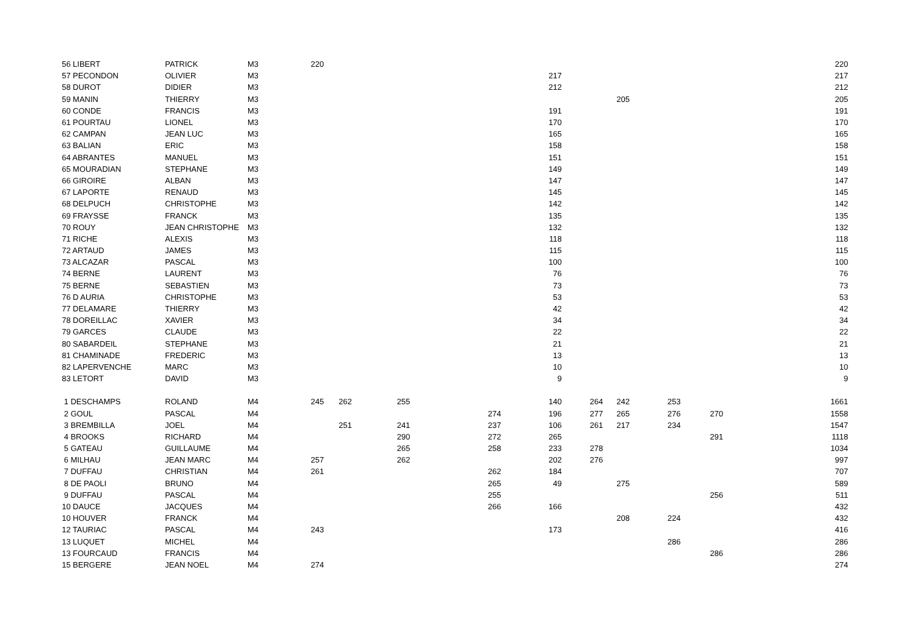| 56 LIBERT | PATRICK | M3 | 220 | | | | | | | | | | 220 |
| 57 PECONDON | OLIVIER | M3 | | | | | 217 | | | | | | 217 |
| 58 DUROT | DIDIER | M3 | | | | | 212 | | | | | | 212 |
| 59 MANIN | THIERRY | M3 | | | | | | | 205 | | | | 205 |
| 60 CONDE | FRANCIS | M3 | | | | | 191 | | | | | | 191 |
| 61 POURTAU | LIONEL | M3 | | | | | 170 | | | | | | 170 |
| 62 CAMPAN | JEAN LUC | M3 | | | | | 165 | | | | | | 165 |
| 63 BALIAN | ERIC | M3 | | | | | 158 | | | | | | 158 |
| 64 ABRANTES | MANUEL | M3 | | | | | 151 | | | | | | 151 |
| 65 MOURADIAN | STEPHANE | M3 | | | | | 149 | | | | | | 149 |
| 66 GIROIRE | ALBAN | M3 | | | | | 147 | | | | | | 147 |
| 67 LAPORTE | RENAUD | M3 | | | | | 145 | | | | | | 145 |
| 68 DELPUCH | CHRISTOPHE | M3 | | | | | 142 | | | | | | 142 |
| 69 FRAYSSE | FRANCK | M3 | | | | | 135 | | | | | | 135 |
| 70 ROUY | JEAN CHRISTOPHE | M3 | | | | | 132 | | | | | | 132 |
| 71 RICHE | ALEXIS | M3 | | | | | 118 | | | | | | 118 |
| 72 ARTAUD | JAMES | M3 | | | | | 115 | | | | | | 115 |
| 73 ALCAZAR | PASCAL | M3 | | | | | 100 | | | | | | 100 |
| 74 BERNE | LAURENT | M3 | | | | | 76 | | | | | | 76 |
| 75 BERNE | SEBASTIEN | M3 | | | | | 73 | | | | | | 73 |
| 76 D AURIA | CHRISTOPHE | M3 | | | | | 53 | | | | | | 53 |
| 77 DELAMARE | THIERRY | M3 | | | | | 42 | | | | | | 42 |
| 78 DOREILLAC | XAVIER | M3 | | | | | 34 | | | | | | 34 |
| 79 GARCES | CLAUDE | M3 | | | | | 22 | | | | | | 22 |
| 80 SABARDEIL | STEPHANE | M3 | | | | | 21 | | | | | | 21 |
| 81 CHAMINADE | FREDERIC | M3 | | | | | 13 | | | | | | 13 |
| 82 LAPERVENCHE | MARC | M3 | | | | | 10 | | | | | | 10 |
| 83 LETORT | DAVID | M3 | | | | | 9 | | | | | | 9 |
| 1 DESCHAMPS | ROLAND | M4 | 245 | 262 | 255 | | 140 | 264 | 242 | 253 | | | 1661 |
| 2 GOUL | PASCAL | M4 | | | | 274 | 196 | 277 | 265 | 276 | 270 | | 1558 |
| 3 BREMBILLA | JOEL | M4 | | 251 | 241 | 237 | 106 | 261 | 217 | 234 | | | 1547 |
| 4 BROOKS | RICHARD | M4 | | | 290 | 272 | 265 | | | | 291 | | 1118 |
| 5 GATEAU | GUILLAUME | M4 | | | 265 | 258 | 233 | 278 | | | | | 1034 |
| 6 MILHAU | JEAN MARC | M4 | 257 | | 262 | | 202 | 276 | | | | | 997 |
| 7 DUFFAU | CHRISTIAN | M4 | 261 | | | 262 | 184 | | | | | | 707 |
| 8 DE PAOLI | BRUNO | M4 | | | | 265 | 49 | | 275 | | | | 589 |
| 9 DUFFAU | PASCAL | M4 | | | | 255 | | | | | 256 | | 511 |
| 10 DAUCE | JACQUES | M4 | | | | 266 | 166 | | | | | | 432 |
| 10 HOUVER | FRANCK | M4 | | | | | | | 208 | 224 | | | 432 |
| 12 TAURIAC | PASCAL | M4 | 243 | | | | 173 | | | | | | 416 |
| 13 LUQUET | MICHEL | M4 | | | | | | | | 286 | | | 286 |
| 13 FOURCAUD | FRANCIS | M4 | | | | | | | | | 286 | | 286 |
| 15 BERGERE | JEAN NOEL | M4 | 274 | | | | | | | | | | 274 |